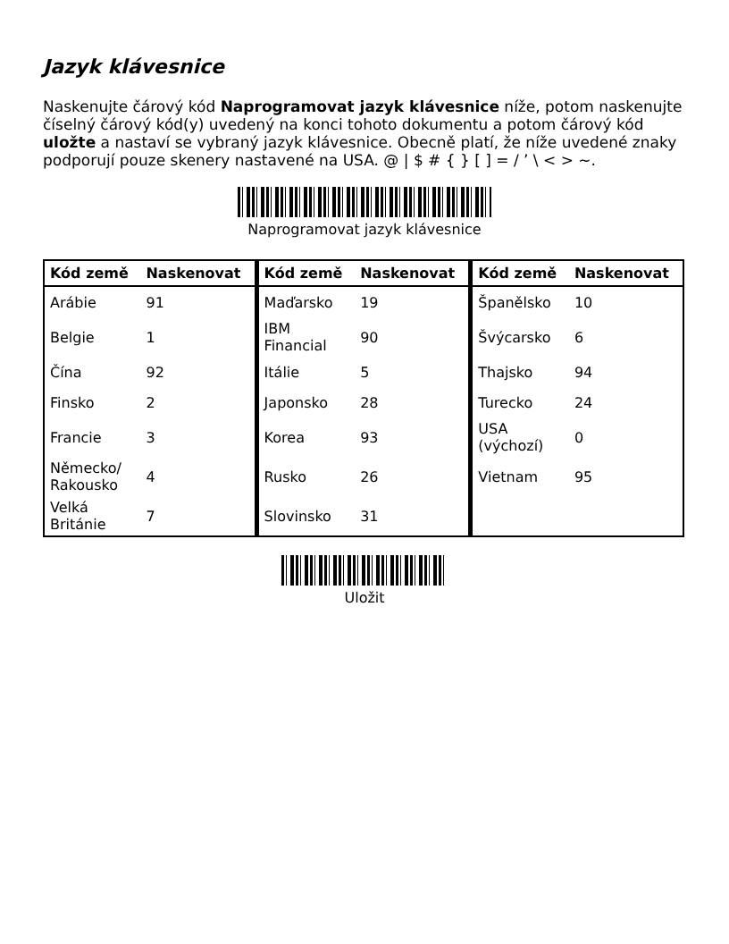Jazyk klávesnice
Naskenujte čárový kód Naprogramovat jazyk klávesnice níže, potom naskenujte číselný čárový kód(y) uvedený na konci tohoto dokumentu a potom čárový kód uložte a nastaví se vybraný jazyk klávesnice. Obecně platí, že níže uvedené znaky podporují pouze skenery nastavené na USA. @ | $ # { } [ ] = / ’ \ < > ~.
Naprogramovat jazyk klávesnice
| Kód země | Naskenovat | Kód země | Naskenovat | Kód země | Naskenovat |
| --- | --- | --- | --- | --- | --- |
| Arábie | 91 | Maďarsko | 19 | Španělsko | 10 |
| Belgie | 1 | IBM Financial | 90 | Švýcarsko | 6 |
| Čína | 92 | Itálie | 5 | Thajsko | 94 |
| Finsko | 2 | Japonsko | 28 | Turecko | 24 |
| Francie | 3 | Korea | 93 | USA (výchozí) | 0 |
| Německo/ Rakousko | 4 | Rusko | 26 | Vietnam | 95 |
| Velká Británie | 7 | Slovinsko | 31 | | |
Uložit